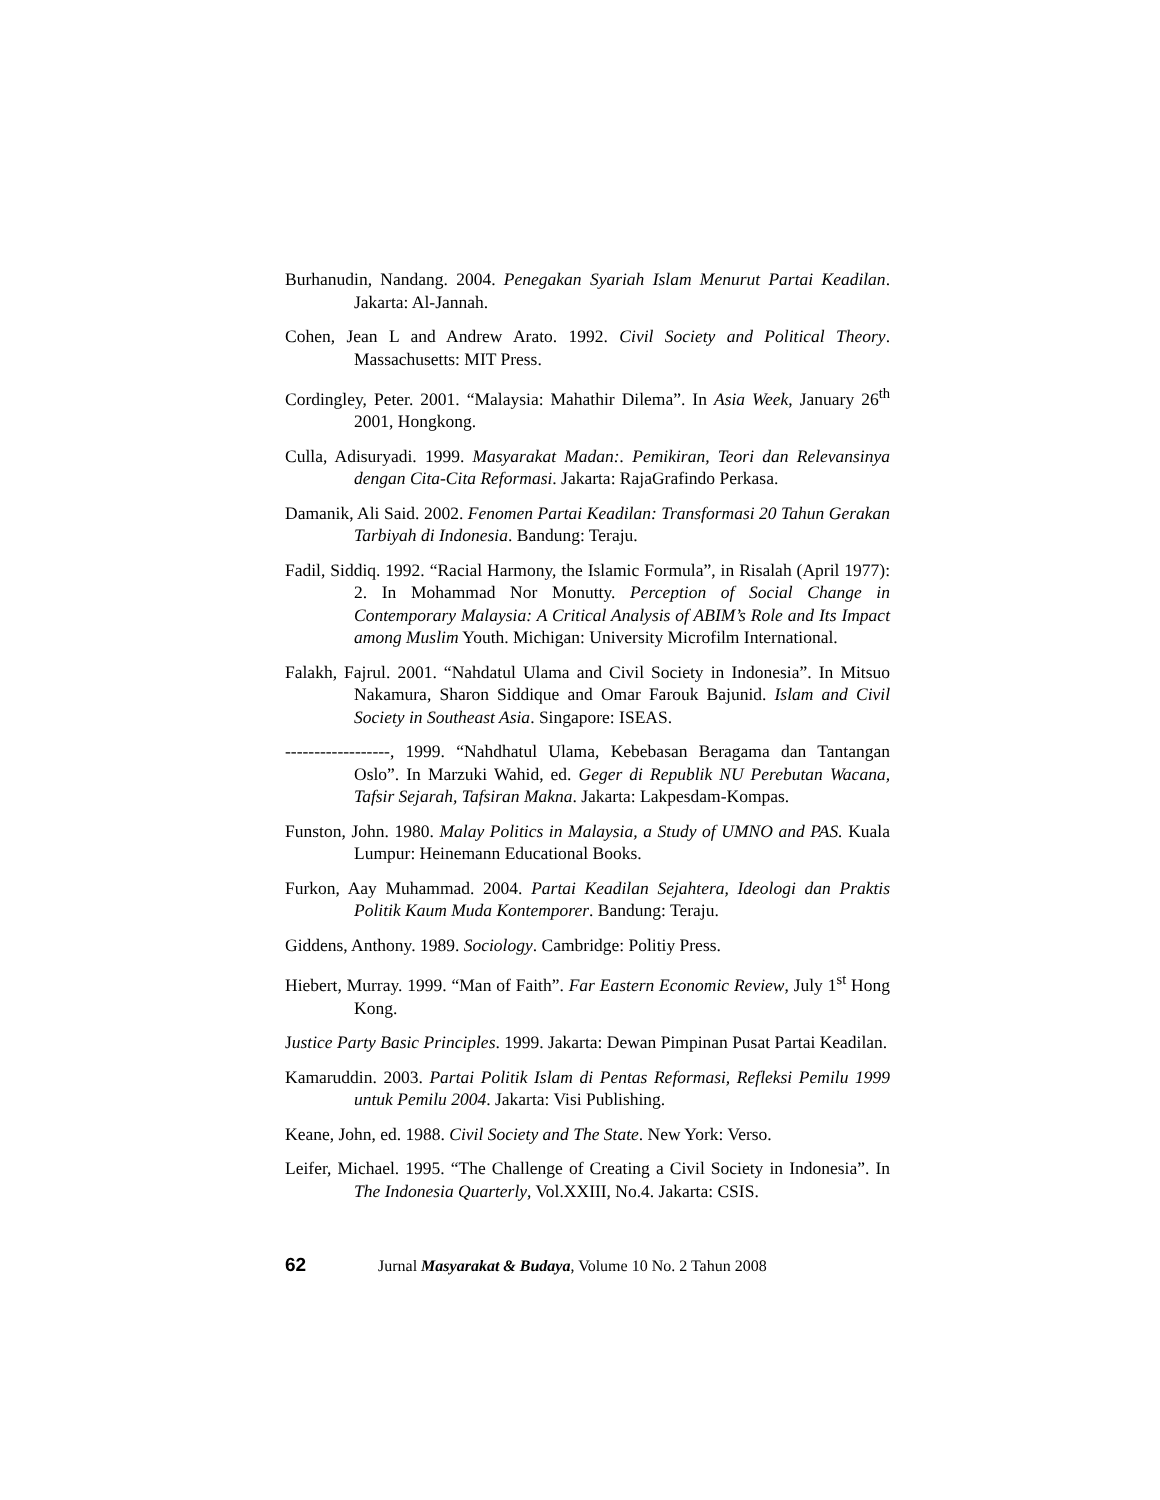Burhanudin, Nandang. 2004. Penegakan Syariah Islam Menurut Partai Keadilan. Jakarta: Al-Jannah.
Cohen, Jean L and Andrew Arato. 1992. Civil Society and Political Theory. Massachusetts: MIT Press.
Cordingley, Peter. 2001. “Malaysia: Mahathir Dilema”. In Asia Week, January 26<sup>th</sup> 2001, Hongkong.
Culla, Adisuryadi. 1999. Masyarakat Madan:. Pemikiran, Teori dan Relevansinya dengan Cita-Cita Reformasi. Jakarta: RajaGrafindo Perkasa.
Damanik, Ali Said. 2002. Fenomen Partai Keadilan: Transformasi 20 Tahun Gerakan Tarbiyah di Indonesia. Bandung: Teraju.
Fadil, Siddiq. 1992. “Racial Harmony, the Islamic Formula”, in Risalah (April 1977): 2. In Mohammad Nor Monutty. Perception of Social Change in Contemporary Malaysia: A Critical Analysis of ABIM’s Role and Its Impact among Muslim Youth. Michigan: University Microfilm International.
Falakh, Fajrul. 2001. “Nahdatul Ulama and Civil Society in Indonesia”. In Mitsuo Nakamura, Sharon Siddique and Omar Farouk Bajunid. Islam and Civil Society in Southeast Asia. Singapore: ISEAS.
------------------, 1999. “Nahdhatul Ulama, Kebebasan Beragama dan Tantangan Oslo”. In Marzuki Wahid, ed. Geger di Republik NU Perebutan Wacana, Tafsir Sejarah, Tafsiran Makna. Jakarta: Lakpesdam-Kompas.
Funston, John. 1980. Malay Politics in Malaysia, a Study of UMNO and PAS. Kuala Lumpur: Heinemann Educational Books.
Furkon, Aay Muhammad. 2004. Partai Keadilan Sejahtera, Ideologi dan Praktis Politik Kaum Muda Kontemporer. Bandung: Teraju.
Giddens, Anthony. 1989. Sociology. Cambridge: Politiy Press.
Hiebert, Murray. 1999. “Man of Faith”. Far Eastern Economic Review, July 1<sup>st</sup> Hong Kong.
Justice Party Basic Principles. 1999. Jakarta: Dewan Pimpinan Pusat Partai Keadilan.
Kamaruddin. 2003. Partai Politik Islam di Pentas Reformasi, Refleksi Pemilu 1999 untuk Pemilu 2004. Jakarta: Visi Publishing.
Keane, John, ed. 1988. Civil Society and The State. New York: Verso.
Leifer, Michael. 1995. “The Challenge of Creating a Civil Society in Indonesia”. In The Indonesia Quarterly, Vol.XXIII, No.4. Jakarta: CSIS.
62 Jurnal Masyarakat & Budaya, Volume 10 No. 2 Tahun 2008